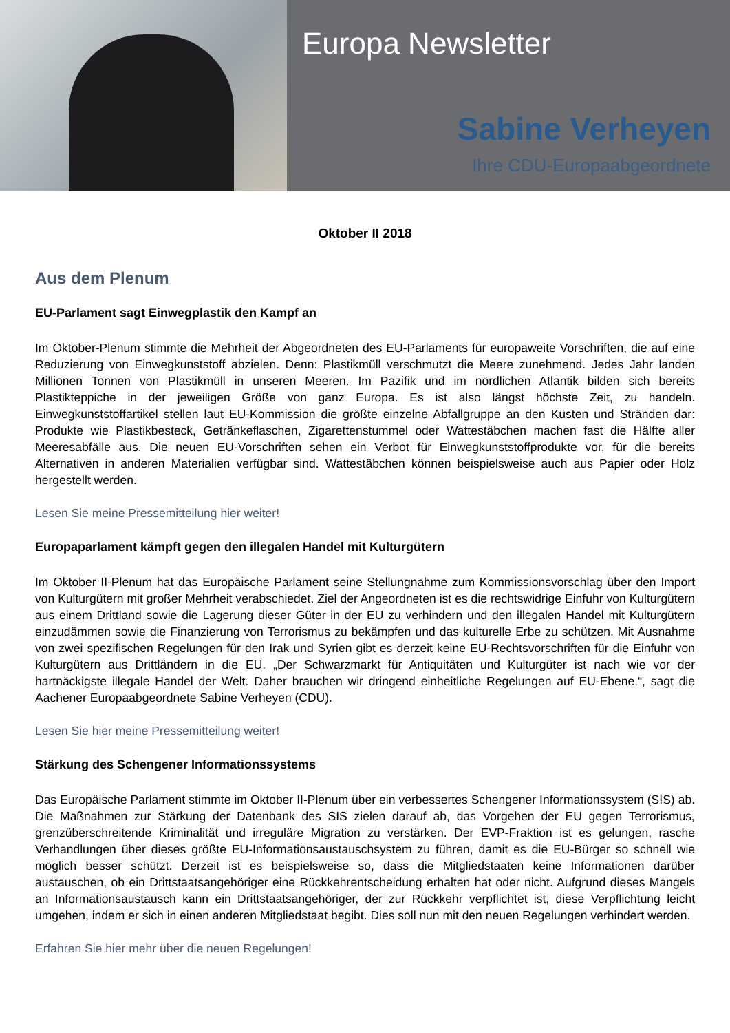Europa Newsletter
Sabine Verheyen
Ihre CDU-Europaabgeordnete
Oktober II 2018
Aus dem Plenum
EU-Parlament sagt Einwegplastik den Kampf an
Im Oktober-Plenum stimmte die Mehrheit der Abgeordneten des EU-Parlaments für europaweite Vorschriften, die auf eine Reduzierung von Einwegkunststoff abzielen. Denn: Plastikmüll verschmutzt die Meere zunehmend. Jedes Jahr landen Millionen Tonnen von Plastikmüll in unseren Meeren. Im Pazifik und im nördlichen Atlantik bilden sich bereits Plastikteppiche in der jeweiligen Größe von ganz Europa. Es ist also längst höchste Zeit, zu handeln. Einwegkunststoffartikel stellen laut EU-Kommission die größte einzelne Abfallgruppe an den Küsten und Stränden dar: Produkte wie Plastikbesteck, Getränkeflaschen, Zigarettenstummel oder Wattestäbchen machen fast die Hälfte aller Meeresabfälle aus. Die neuen EU-Vorschriften sehen ein Verbot für Einwegkunststoffprodukte vor, für die bereits Alternativen in anderen Materialien verfügbar sind. Wattestäbchen können beispielsweise auch aus Papier oder Holz hergestellt werden.
Lesen Sie meine Pressemitteilung hier weiter!
Europaparlament kämpft gegen den illegalen Handel mit Kulturgütern
Im Oktober II-Plenum hat das Europäische Parlament seine Stellungnahme zum Kommissionsvorschlag über den Import von Kulturgütern mit großer Mehrheit verabschiedet. Ziel der Angeordneten ist es die rechtswidrige Einfuhr von Kulturgütern aus einem Drittland sowie die Lagerung dieser Güter in der EU zu verhindern und den illegalen Handel mit Kulturgütern einzudämmen sowie die Finanzierung von Terrorismus zu bekämpfen und das kulturelle Erbe zu schützen. Mit Ausnahme von zwei spezifischen Regelungen für den Irak und Syrien gibt es derzeit keine EU-Rechtsvorschriften für die Einfuhr von Kulturgütern aus Drittländern in die EU. „Der Schwarzmarkt für Antiquitäten und Kulturgüter ist nach wie vor der hartnäckigste illegale Handel der Welt. Daher brauchen wir dringend einheitliche Regelungen auf EU-Ebene.“, sagt die Aachener Europaabgeordnete Sabine Verheyen (CDU).
Lesen Sie hier meine Pressemitteilung weiter!
Stärkung des Schengener Informationssystems
Das Europäische Parlament stimmte im Oktober II-Plenum über ein verbessertes Schengener Informationssystem (SIS) ab. Die Maßnahmen zur Stärkung der Datenbank des SIS zielen darauf ab, das Vorgehen der EU gegen Terrorismus, grenzüberschreitende Kriminalität und irreguläre Migration zu verstärken. Der EVP-Fraktion ist es gelungen, rasche Verhandlungen über dieses größte EU-Informationsaustauschsystem zu führen, damit es die EU-Bürger so schnell wie möglich besser schützt. Derzeit ist es beispielsweise so, dass die Mitgliedstaaten keine Informationen darüber austauschen, ob ein Drittstaatsangehöriger eine Rückkehrentscheidung erhalten hat oder nicht. Aufgrund dieses Mangels an Informationsaustausch kann ein Drittstaatsangehöriger, der zur Rückkehr verpflichtet ist, diese Verpflichtung leicht umgehen, indem er sich in einen anderen Mitgliedstaat begibt. Dies soll nun mit den neuen Regelungen verhindert werden.
Erfahren Sie hier mehr über die neuen Regelungen!